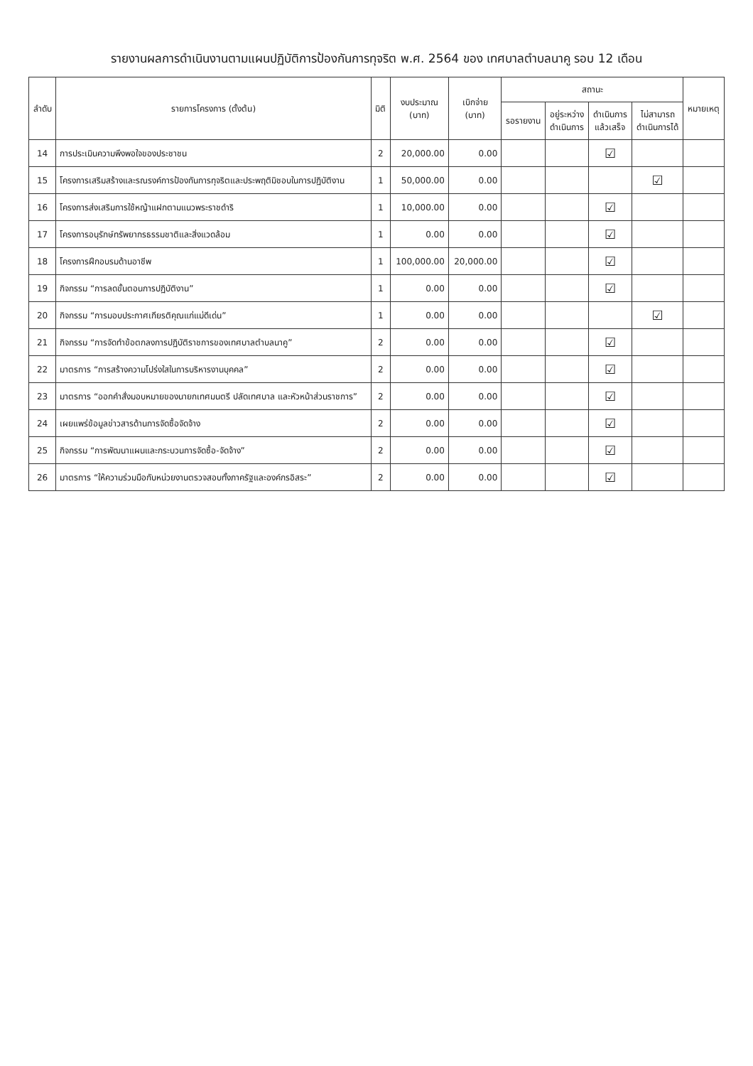รายงานผลการดำเนินงานตามแผนปฏิบัติการป้องกันการทุจริต พ.ศ. 2564 ของ เทศบาลตำบลนาคู รอบ 12 เดือน
| ลำดับ | รายการโครงการ (ตั้งต้น) | มิติ | งบประมาณ (บาท) | เบิกจ่าย (บาท) | สถานะ | | | | หมายเหตุ |
| --- | --- | --- | --- | --- | --- | --- | --- | --- | --- |
| | | | | | รอรายงาน | อยู่ระหว่าง ดำเนินการ | ดำเนินการ แล้วเสร็จ | ไม่สามารถ ดำเนินการได้ | |
| 14 | การประเมินความพึงพอใจของประชาชน | 2 | 20,000.00 | 0.00 | | | ☑ | | |
| 15 | โครงการเสริมสร้างและรณรงค์การป้องกันการทุจริตและประพฤติมิชอบในการปฏิบัติงาน | 1 | 50,000.00 | 0.00 | | | | ☑ | |
| 16 | โครงการส่งเสริมการใช้หญ้าแฝกตามแนวพระราชดำริ | 1 | 10,000.00 | 0.00 | | | ☑ | | |
| 17 | โครงการอนุรักษ์ทรัพยากรธรรมชาติและสิ่งแวดล้อม | 1 | 0.00 | 0.00 | | | ☑ | | |
| 18 | โครงการฝึกอบรมด้านอาชีพ | 1 | 100,000.00 | 20,000.00 | | | ☑ | | |
| 19 | กิจกรรม “การลดขั้นตอนการปฏิบัติงาน” | 1 | 0.00 | 0.00 | | | ☑ | | |
| 20 | กิจกรรม “การมอบประกาศเกียรติคุณแก่แม่ดีเด่น” | 1 | 0.00 | 0.00 | | | | ☑ | |
| 21 | กิจกรรม “การจัดทำข้อตกลงการปฏิบัติราชการของเทศบาลตำบลนาคู” | 2 | 0.00 | 0.00 | | | ☑ | | |
| 22 | มาตรการ “การสร้างความโปร่งใสในการบริหารงานบุคคล” | 2 | 0.00 | 0.00 | | | ☑ | | |
| 23 | มาตรการ “ออกคำสั่งมอบหมายของนายกเทศมนตรี ปลัดเทศบาล และหัวหน้าส่วนราชการ” | 2 | 0.00 | 0.00 | | | ☑ | | |
| 24 | เผยแพร่ข้อมูลข่าวสารด้านการจัดซื้อจัดจ้าง | 2 | 0.00 | 0.00 | | | ☑ | | |
| 25 | กิจกรรม “การพัฒนาแผนและกระบวนการจัดซื้อ-จัดจ้าง” | 2 | 0.00 | 0.00 | | | ☑ | | |
| 26 | มาตรการ “ให้ความร่วมมือกับหน่วยงานตรวจสอบทั้งภาครัฐและองค์กรอิสระ” | 2 | 0.00 | 0.00 | | | ☑ | | |